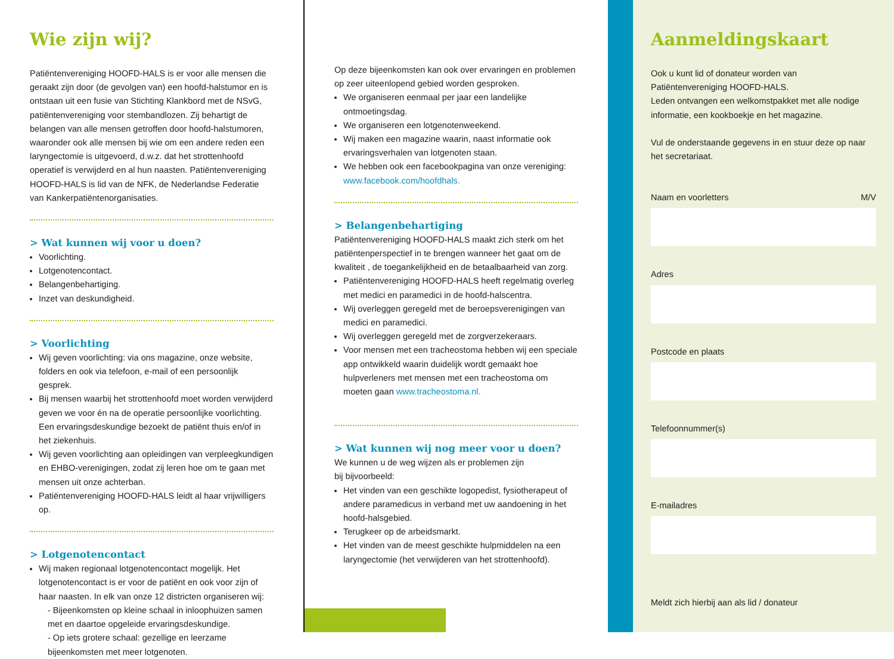Wie zijn wij?
Patiëntenvereniging HOOFD-HALS is er voor alle mensen die geraakt zijn door (de gevolgen van) een hoofd-halstumor en is ontstaan uit een fusie van Stichting Klankbord met de NSvG, patiëntenvereniging voor stembandlozen. Zij behartigt de belangen van alle mensen getroffen door hoofd-halstumoren, waaronder ook alle mensen bij wie om een andere reden een laryngectomie is uitgevoerd, d.w.z. dat het strottenhoofd operatief is verwijderd en al hun naasten. Patiëntenvereniging HOOFD-HALS is lid van de NFK, de Nederlandse Federatie van Kankerpatiëntenorganisaties.
> Wat kunnen wij voor u doen?
Voorlichting.
Lotgenotencontact.
Belangenbehartiging.
Inzet van deskundigheid.
> Voorlichting
Wij geven voorlichting: via ons magazine, onze website, folders en ook via telefoon, e-mail of een persoonlijk gesprek.
Bij mensen waarbij het strottenhoofd moet worden verwijderd geven we voor én na de operatie persoonlijke voorlichting. Een ervaringsdeskundige bezoekt de patiënt thuis en/of in het ziekenhuis.
Wij geven voorlichting aan opleidingen van verpleegkundigen en EHBO-verenigingen, zodat zij leren hoe om te gaan met mensen uit onze achterban.
Patiëntenvereniging HOOFD-HALS leidt al haar vrijwilligers op.
> Lotgenotencontact
Wij maken regionaal lotgenotencontact mogelijk. Het lotgenotencontact is er voor de patiënt en ook voor zijn of haar naasten. In elk van onze 12 districten organiseren wij:
- Bijeenkomsten op kleine schaal in inloophuizen samen met en daartoe opgeleide ervaringsdeskundige.
- Op iets grotere schaal: gezellige en leerzame bijeenkomsten met meer lotgenoten.
Op deze bijeenkomsten kan ook over ervaringen en problemen op zeer uiteenlopend gebied worden gesproken.
We organiseren eenmaal per jaar een landelijke ontmoetingsdag.
We organiseren een lotgenotenweekend.
Wij maken een magazine waarin, naast informatie ook ervaringsverhalen van lotgenoten staan.
We hebben ook een facebookpagina van onze vereniging: www.facebook.com/hoofdhals.
> Belangenbehartiging
Patiëntenvereniging HOOFD-HALS maakt zich sterk om het patiëntenperspectief in te brengen wanneer het gaat om de kwaliteit , de toegankelijkheid en de betaalbaarheid van zorg.
Patiëntenvereniging HOOFD-HALS heeft regelmatig overleg met medici en paramedici in de hoofd-halscentra.
Wij overleggen geregeld met de beroepsverenigingen van medici en paramedici.
Wij overleggen geregeld met de zorgverzekeraars.
Voor mensen met een tracheostoma hebben wij een speciale app ontwikkeld waarin duidelijk wordt gemaakt hoe hulpverleners met mensen met een tracheostoma om moeten gaan www.tracheostoma.nl.
> Wat kunnen wij nog meer voor u doen?
We kunnen u de weg wijzen als er problemen zijn
bij bijvoorbeeld:
Het vinden van een geschikte logopedist, fysiotherapeut of andere paramedicus in verband met uw aandoening in het hoofd-halsgebied.
Terugkeer op de arbeidsmarkt.
Het vinden van de meest geschikte hulpmiddelen na een laryngectomie (het verwijderen van het strottenhoofd).
Aanmeldingskaart
Ook u kunt lid of donateur worden van
Patiëntenvereniging HOOFD-HALS.
Leden ontvangen een welkomstpakket met alle nodige informatie, een kookboekje en het magazine.
Vul de onderstaande gegevens in en stuur deze op naar het secretariaat.
Naam en voorletters M/V
Adres
Postcode en plaats
Telefoonnummer(s)
E-mailadres
Meldt zich hierbij aan als lid / donateur